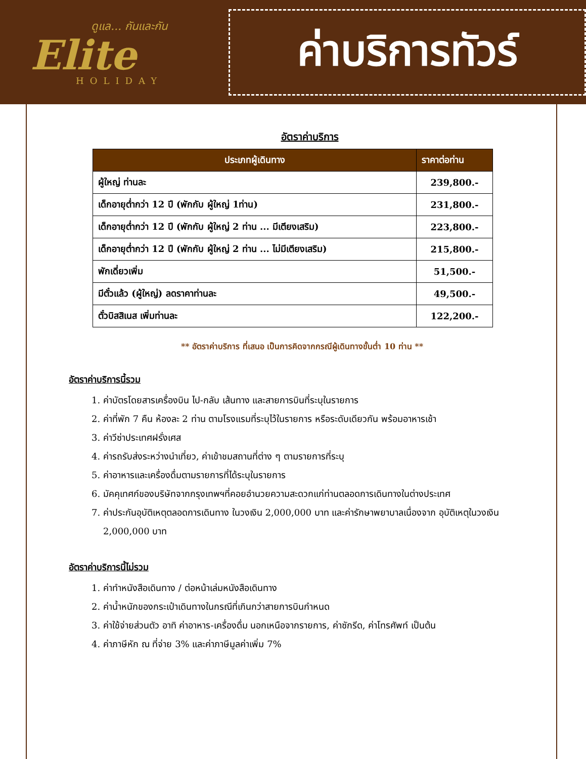ดูแล... กันและกัน
Elite
HOLIDAY
ค่าบริการทัวร์
อัตราค่าบริการ
| ประเภทผู้เดินทาง | ราคาต่อท่าน |
| --- | --- |
| ผู้ใหญ่ ท่านละ | 239,800.- |
| เด็กอายุต่ำกว่า 12 ปี (พักกับ ผู้ใหญ่ 1ท่าน) | 231,800.- |
| เด็กอายุต่ำกว่า 12 ปี (พักกับ ผู้ใหญ่ 2 ท่าน ... มีเตียงเสริม) | 223,800.- |
| เด็กอายุต่ำกว่า 12 ปี (พักกับ ผู้ใหญ่ 2 ท่าน ... ไม่มีเตียงเสริม) | 215,800.- |
| พักเดี่ยวเพิ่ม | 51,500.- |
| มีตั๋วแล้ว (ผู้ใหญ่) ลดราคาท่านละ | 49,500.- |
| ตั๋วบิสสิเนส เพิ่มท่านละ | 122,200.- |
** อัตราค่าบริการ ที่เสนอ เป็นการคิดจากกรณีผู้เดินทางขั้นต่ำ 10 ท่าน **
อัตราค่าบริการนี้รวม
1. ค่าบัตรโดยสารเครื่องบิน ไป-กลับ เส้นทาง และสายการบินที่ระบุในรายการ
2. ค่าที่พัก 7 คืน ห้องละ 2 ท่าน ตามโรงแรมที่ระบุไว้ในรายการ หรือระดับเดียวกัน พร้อมอาหารเช้า
3. ค่าวีซ่าประเทศฝรั่งเศส
4. ค่ารถรับส่งระหว่างนำเที่ยว, ค่าเข้าชมสถานที่ต่าง ๆ ตามรายการที่ระบุ
5. ค่าอาหารและเครื่องดื่มตามรายการที่ได้ระบุในรายการ
6. มัคคุเทศก์ของบริษัทจากกรุงเทพฯที่คอยอำนวยความสะดวกแก่ท่านตลอดการเดินทางในต่างประเทศ
7. ค่าประกันอุบัติเหตุตลอดการเดินทาง ในวงเงิน 2,000,000 บาท และค่ารักษาพยาบาลเนื่องจาก อุบัติเหตุในวงเงิน 2,000,000 บาท
อัตราค่าบริการนี้ไม่รวม
1. ค่าทำหนังสือเดินทาง / ต่อหน้าเล่มหนังสือเดินทาง
2. ค่าน้ำหนักของกระเป๋าเดินทางในกรณีที่เกินกว่าสายการบินกำหนด
3. ค่าใช้จ่ายส่วนตัว อาทิ ค่าอาหาร-เครื่องดื่ม นอกเหนือจากรายการ, ค่าซักรีด, ค่าโทรศัพท์ เป็นต้น
4. ค่าภาษีหัก ณ ที่จ่าย 3% และค่าภาษีมูลค่าเพิ่ม 7%